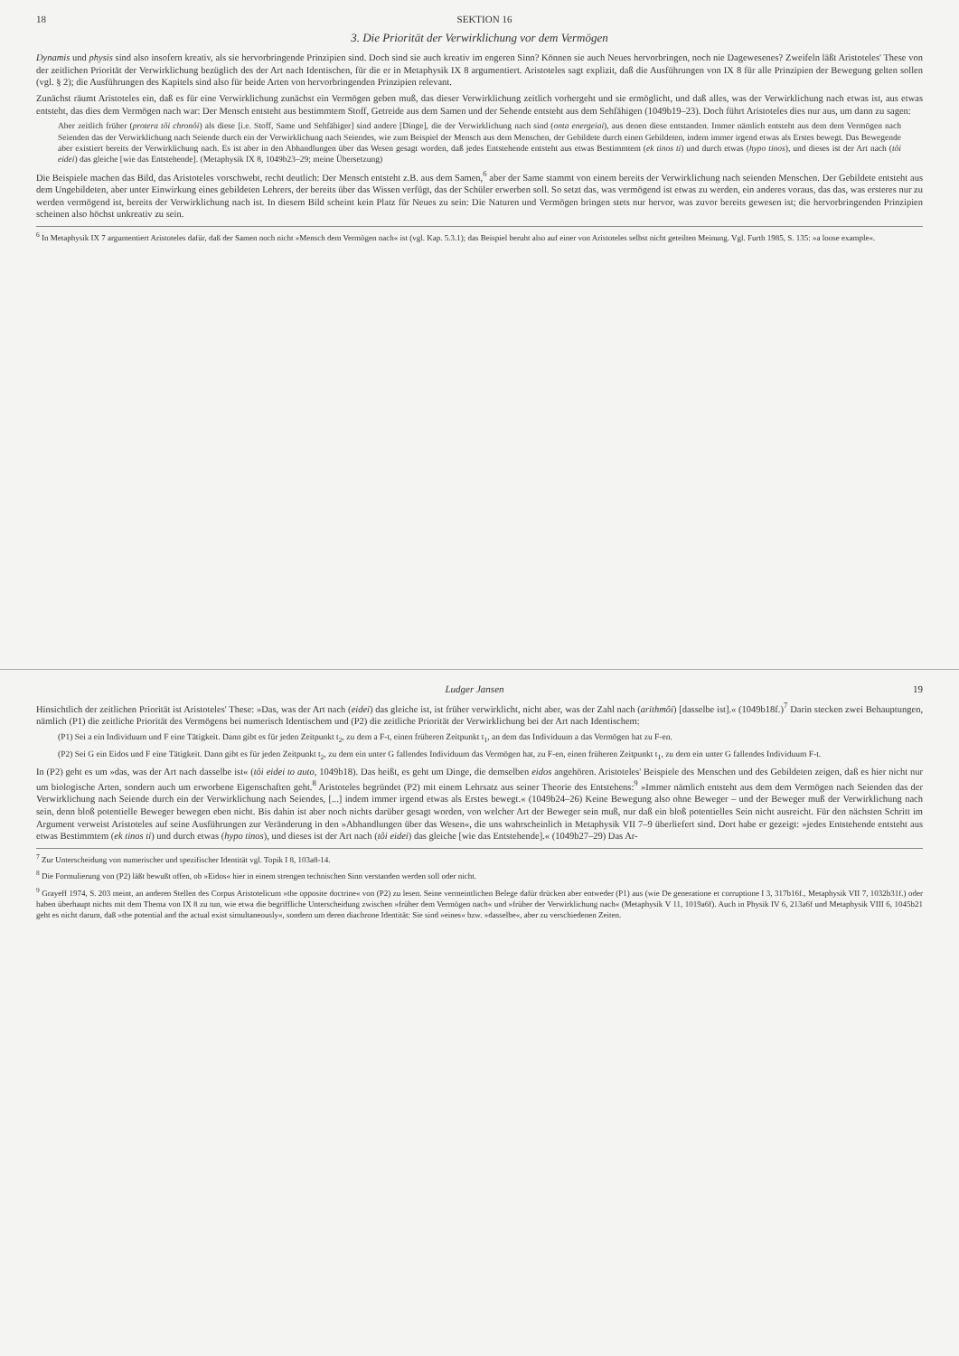18 SEKTION 16
3. Die Priorität der Verwirklichung vor dem Vermögen
Dynamis und physis sind also insofern kreativ, als sie hervorbringende Prinzipien sind. Doch sind sie auch kreativ im engeren Sinn? Können sie auch Neues hervorbringen, noch nie Dagewesenes? Zweifeln läßt Aristoteles' These von der zeitlichen Priorität der Verwirklichung bezüglich des der Art nach Identischen, für die er in Metaphysik IX 8 argumentiert. Aristoteles sagt explizit, daß die Ausführungen von IX 8 für alle Prinzipien der Bewegung gelten sollen (vgl. § 2); die Ausführungen des Kapitels sind also für beide Arten von hervorbringenden Prinzipien relevant.
Zunächst räumt Aristoteles ein, daß es für eine Verwirklichung zunächst ein Vermögen geben muß, das dieser Verwirklichung zeitlich vorhergeht und sie ermöglicht, und daß alles, was der Verwirklichung nach etwas ist, aus etwas entsteht, das dies dem Vermögen nach war: Der Mensch entsteht aus bestimmtem Stoff, Getreide aus dem Samen und der Sehende entsteht aus dem Sehfähigen (1049b19–23). Doch führt Aristoteles dies nur aus, um dann zu sagen:
Aber zeitlich früher (protera tôi chronôi) als diese [i.e. Stoff, Same und Sehfähiger] sind andere [Dinge], die der Verwirklichung nach sind (onta energeiai), aus denen diese entstanden. Immer nämlich entsteht aus dem dem Vermögen nach Seienden das der Verwirklichung nach Seiende durch ein der Verwirklichung nach Seiendes, wie zum Beispiel der Mensch aus dem Menschen, der Gebildete durch einen Gebildeten, indem immer irgend etwas als Erstes bewegt. Das Bewegende aber existiert bereits der Verwirklichung nach. Es ist aber in den Abhandlungen über das Wesen gesagt worden, daß jedes Entstehende entsteht aus etwas Bestimmtem (ek tinos ti) und durch etwas (hypo tinos), und dieses ist der Art nach (tôi eidei) das gleiche [wie das Entstehende]. (Metaphysik IX 8, 1049b23–29; meine Übersetzung)
Die Beispiele machen das Bild, das Aristoteles vorschwebt, recht deutlich: Der Mensch entsteht z.B. aus dem Samen,<sup>6</sup> aber der Same stammt von einem bereits der Verwirklichung nach seienden Menschen. Der Gebildete entsteht aus dem Ungebildeten, aber unter Einwirkung eines gebildeten Lehrers, der bereits über das Wissen verfügt, das der Schüler erwerben soll. So setzt das, was vermögend ist etwas zu werden, ein anderes voraus, das das, was ersteres nur zu werden vermögend ist, bereits der Verwirklichung nach ist. In diesem Bild scheint kein Platz für Neues zu sein: Die Naturen und Vermögen bringen stets nur hervor, was zuvor bereits gewesen ist; die hervorbringenden Prinzipien scheinen also höchst unkreativ zu sein.
<sup>6</sup> In Metaphysik IX 7 argumentiert Aristoteles dafür, daß der Samen noch nicht »Mensch dem Vermögen nach« ist (vgl. Kap. 5.3.1); das Beispiel beruht also auf einer von Aristoteles selbst nicht geteilten Meinung. Vgl. Furth 1985, S. 135: »a loose example«.
Ludger Jansen 19
Hinsichtlich der zeitlichen Priorität ist Aristoteles' These: »Das, was der Art nach (eidei) das gleiche ist, ist früher verwirklicht, nicht aber, was der Zahl nach (arithmôi) [dasselbe ist].« (1049b18f.)<sup>7</sup> Darin stecken zwei Behauptungen, nämlich (P1) die zeitliche Priorität des Vermögens bei numerisch Identischem und (P2) die zeitliche Priorität der Verwirklichung bei der Art nach Identischem:
(P1) Sei a ein Individuum und F eine Tätigkeit. Dann gibt es für jeden Zeitpunkt t<sub>2</sub>, zu dem a F-t, einen früheren Zeitpunkt t<sub>1</sub>, an dem das Individuum a das Vermögen hat zu F-en.
(P2) Sei G ein Eidos und F eine Tätigkeit. Dann gibt es für jeden Zeitpunkt t<sub>2</sub>, zu dem ein unter G fallendes Individuum das Vermögen hat, zu F-en, einen früheren Zeitpunkt t<sub>1</sub>, zu dem ein unter G fallendes Individuum F-t.
In (P2) geht es um »das, was der Art nach dasselbe ist« (tôi eidei to auto, 1049b18). Das heißt, es geht um Dinge, die demselben eidos angehören. Aristoteles' Beispiele des Menschen und des Gebildeten zeigen, daß es hier nicht nur um biologische Arten, sondern auch um erworbene Eigenschaften geht.<sup>8</sup> Aristoteles begründet (P2) mit einem Lehrsatz aus seiner Theorie des Entstehens:<sup>9</sup> »Immer nämlich entsteht aus dem dem Vermögen nach Seienden das der Verwirklichung nach Seiende durch ein der Verwirklichung nach Seiendes, [...] indem immer irgend etwas als Erstes bewegt.« (1049b24–26) Keine Bewegung also ohne Beweger – und der Beweger muß der Verwirklichung nach sein, denn bloß potentielle Beweger bewegen eben nicht. Bis dahin ist aber noch nichts darüber gesagt worden, von welcher Art der Beweger sein muß, nur daß ein bloß potentielles Sein nicht ausreicht. Für den nächsten Schritt im Argument verweist Aristoteles auf seine Ausführungen zur Veränderung in den »Abhandlungen über das Wesen«, die uns wahrscheinlich in Metaphysik VII 7–9 überliefert sind. Dort habe er gezeigt: »jedes Entstehende entsteht aus etwas Bestimmtem (ek tinos ti) und durch etwas (hypo tinos), und dieses ist der Art nach (tôi eidei) das gleiche [wie das Entstehende].« (1049b27–29) Das Ar-
<sup>7</sup> Zur Unterscheidung von numerischer und spezifischer Identität vgl. Topik I 8, 103a8-14.
<sup>8</sup> Die Formulierung von (P2) läßt bewußt offen, ob »Eidos« hier in einem strengen technischen Sinn verstanden werden soll oder nicht.
<sup>9</sup> Grayeff 1974, S. 203 meint, an anderen Stellen des Corpus Aristotelicum »the opposite doctrine« von (P2) zu lesen. Seine vermeintlichen Belege dafür drücken aber entweder (P1) aus (wie De generatione et corruptione I 3, 317b16f., Metaphysik VII 7, 1032b31f.) oder haben überhaupt nichts mit dem Thema von IX 8 zu tun, wie etwa die begriffliche Unterscheidung zwischen »früher dem Vermögen nach« und »früher der Verwirklichung nach« (Metaphysik V 11, 1019a6f). Auch in Physik IV 6, 213a6f und Metaphysik VIII 6, 1045b21 geht es nicht darum, daß »the potential and the actual exist simultaneously«, sondern um deren diachrone Identität: Sie sind »eines« bzw. »dasselbe«, aber zu verschiedenen Zeiten.